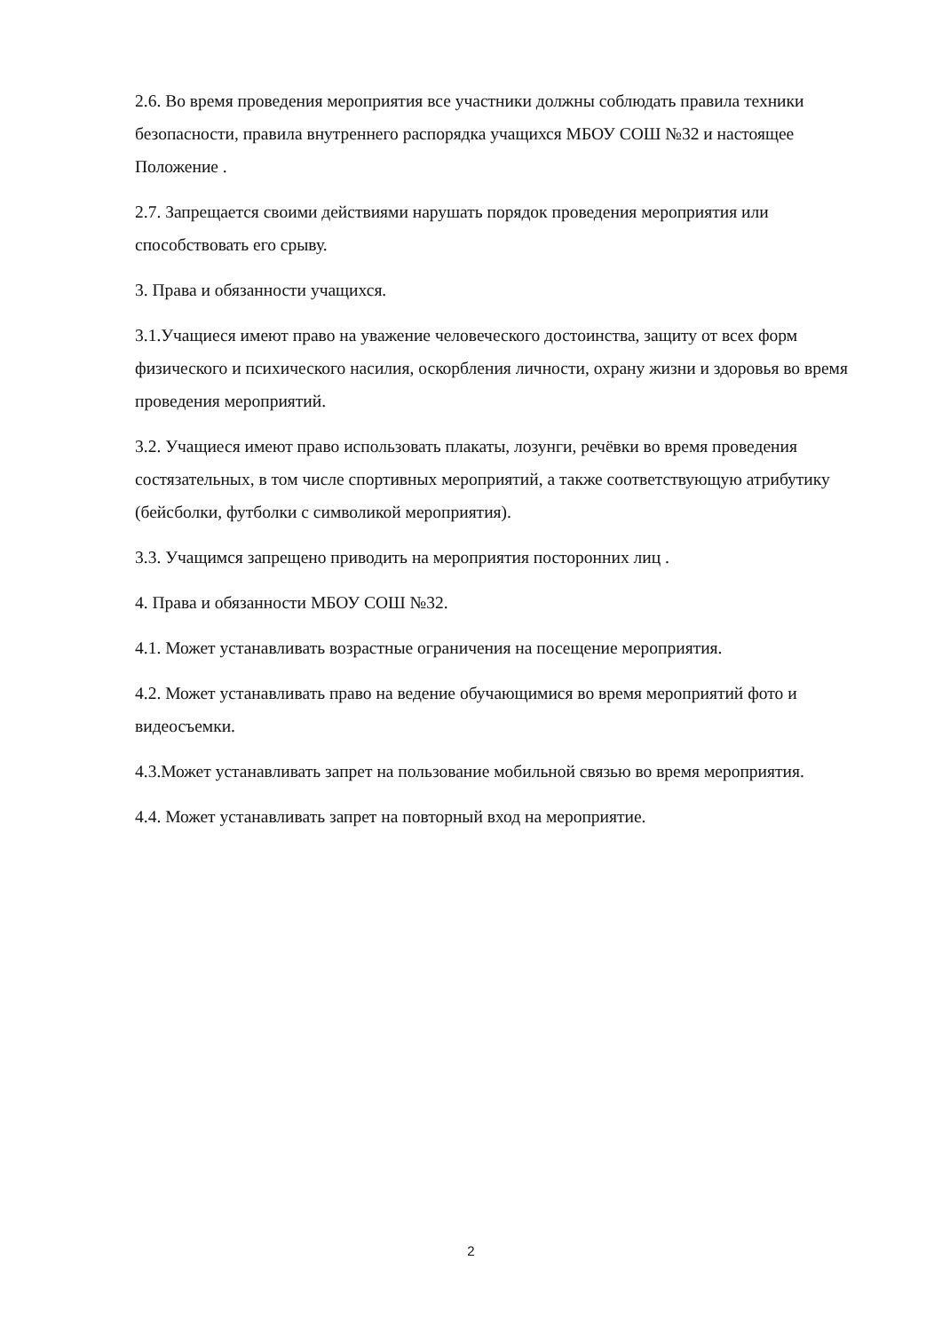2.6. Во время проведения мероприятия все участники должны соблюдать правила техники безопасности, правила внутреннего распорядка учащихся МБОУ СОШ №32 и настоящее Положение .
2.7. Запрещается своими действиями нарушать порядок проведения мероприятия или способствовать его срыву.
3. Права и обязанности учащихся.
3.1.Учащиеся имеют право на уважение человеческого достоинства, защиту от всех форм физического и психического насилия, оскорбления личности, охрану жизни и здоровья во время проведения мероприятий.
3.2. Учащиеся имеют право использовать плакаты, лозунги, речёвки во время проведения состязательных, в том числе спортивных мероприятий, а также соответствующую атрибутику (бейсболки, футболки с символикой мероприятия).
3.3. Учащимся запрещено приводить на мероприятия посторонних лиц .
4. Права и обязанности МБОУ СОШ №32.
4.1. Может устанавливать возрастные ограничения на посещение мероприятия.
4.2. Может устанавливать право на ведение обучающимися во время мероприятий фото и видеосъемки.
4.3.Может устанавливать запрет на пользование мобильной связью во время мероприятия.
4.4. Может устанавливать запрет на повторный вход на мероприятие.
2